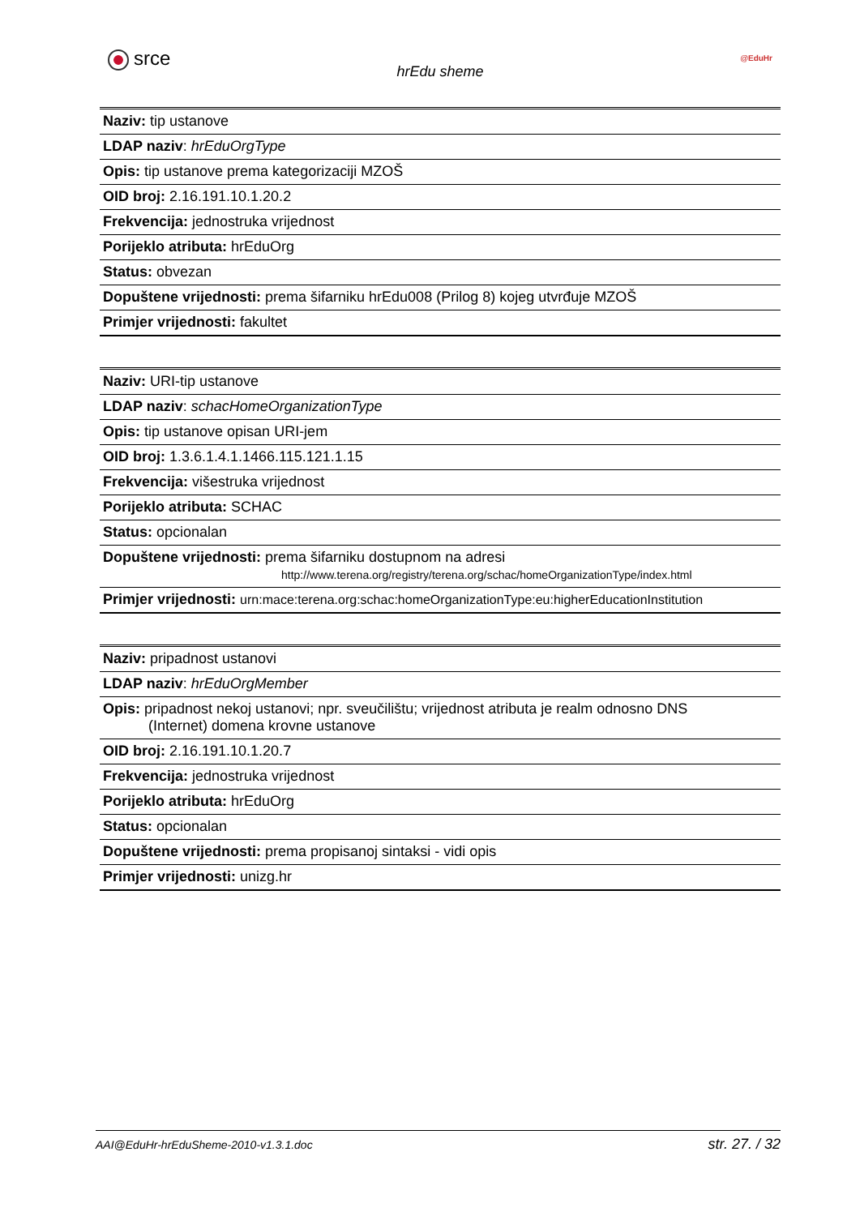srce
hrEdu sheme
@EduHr
| Naziv: tip ustanove |
| LDAP naziv : hrEduOrgType |
| Opis: tip ustanove prema kategorizaciji MZOŠ |
| OID broj: 2.16.191.10.1.20.2 |
| Frekvencija: jednostruka vrijednost |
| Porijeklo atributa: hrEduOrg |
| Status: obvezan |
| Dopuštene vrijednosti: prema šifarniku hrEdu008 (Prilog 8) kojeg utvrđuje MZOŠ |
| Primjer vrijednosti: fakultet |
| Naziv: URI-tip ustanove |
| LDAP naziv : schacHomeOrganizationType |
| Opis: tip ustanove opisan URI-jem |
| OID broj: 1.3.6.1.4.1.1466.115.121.1.15 |
| Frekvencija: višestruka vrijednost |
| Porijeklo atributa: SCHAC |
| Status: opcionalan |
| Dopuštene vrijednosti: prema šifarniku dostupnom na adresi http://www.terena.org/registry/terena.org/schac/homeOrganizationType/index.html |
| Primjer vrijednosti: urn:mace:terena.org:schac:homeOrganizationType:eu:higherEducationInstitution |
| Naziv: pripadnost ustanovi |
| LDAP naziv : hrEduOrgMember |
| Opis: pripadnost nekoj ustanovi; npr. sveučilištu; vrijednost atributa je realm odnosno DNS (Internet) domena krovne ustanove |
| OID broj: 2.16.191.10.1.20.7 |
| Frekvencija: jednostruka vrijednost |
| Porijeklo atributa: hrEduOrg |
| Status: opcionalan |
| Dopuštene vrijednosti: prema propisanoj sintaksi - vidi opis |
| Primjer vrijednosti: unizg.hr |
AAI@EduHr-hrEduSheme-2010-v1.3.1.doc str. 27. / 32